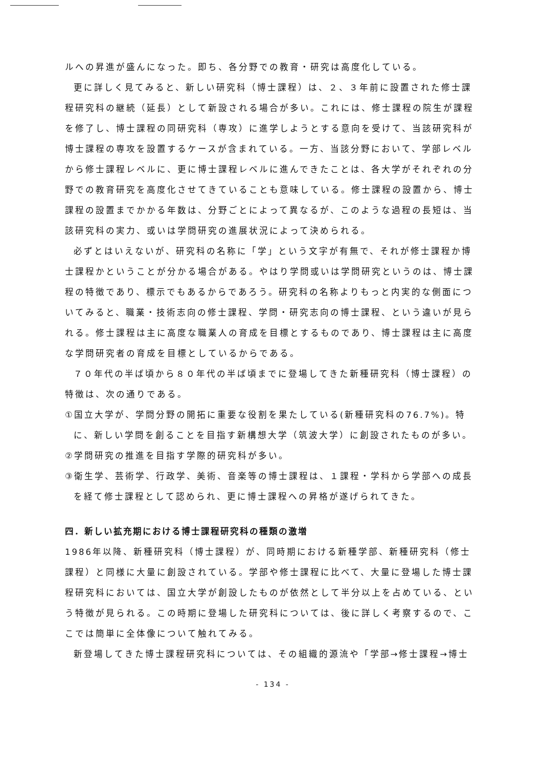ルへの昇進が盛んになった。即ち、各分野での教育・研究は高度化している。
更に詳しく見てみると、新しい研究科（博士課程）は、２、３年前に設置された修士課程研究科の継続（延長）として新設される場合が多い。これには、修士課程の院生が課程を修了し、博士課程の同研究科（専攻）に進学しようとする意向を受けて、当該研究科が博士課程の専攻を設置するケースが含まれている。一方、当該分野において、学部レベルから修士課程レベルに、更に博士課程レベルに進んできたことは、各大学がそれぞれの分野での教育研究を高度化させてきていることも意味している。修士課程の設置から、博士課程の設置までかかる年数は、分野ごとによって異なるが、このような過程の長短は、当該研究科の実力、或いは学問研究の進展状況によって決められる。
必ずとはいえないが、研究科の名称に「学」という文字が有無で、それが修士課程か博士課程かということが分かる場合がある。やはり学問或いは学問研究というのは、博士課程の特徴であり、標示でもあるからであろう。研究科の名称よりもっと内実的な側面についてみると、職業・技術志向の修士課程、学問・研究志向の博士課程、という違いが見られる。修士課程は主に高度な職業人の育成を目標とするものであり、博士課程は主に高度な学問研究者の育成を目標としているからである。
７０年代の半ば頃から８０年代の半ば頃までに登場してきた新種研究科（博士課程）の特徴は、次の通りである。
①国立大学が、学問分野の開拓に重要な役割を果たしている(新種研究科の76.7%)。特に、新しい学問を創ることを目指す新構想大学（筑波大学）に創設されたものが多い。
②学問研究の推進を目指す学際的研究科が多い。
③衛生学、芸術学、行政学、美術、音楽等の博士課程は、１課程・学科から学部への成長を経て修士課程として認められ、更に博士課程への昇格が遂げられてきた。
四．新しい拡充期における博士課程研究科の種類の激増
1986年以降、新種研究科（博士課程）が、同時期における新種学部、新種研究科（修士課程）と同様に大量に創設されている。学部や修士課程に比べて、大量に登場した博士課程研究科においては、国立大学が創設したものが依然として半分以上を占めている、という特徴が見られる。この時期に登場した研究科については、後に詳しく考察するので、ここでは簡単に全体像について触れてみる。
新登場してきた博士課程研究科については、その組織的源流や「学部→修士課程→博士
- 134 -